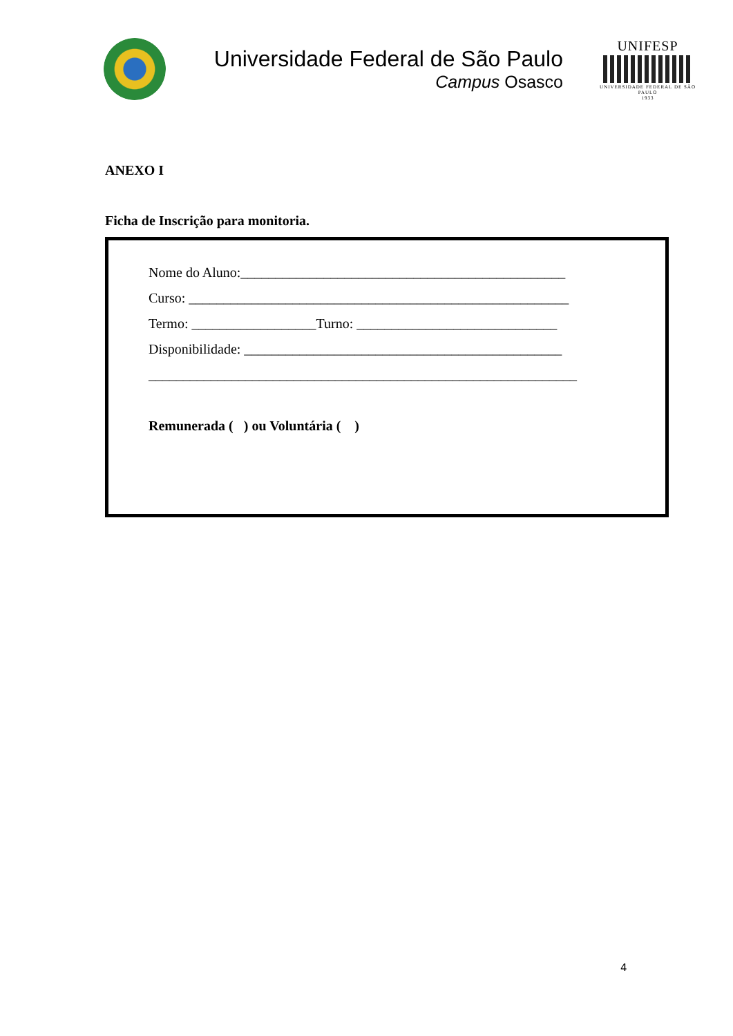Universidade Federal de São Paulo
Campus Osasco
UNIFESP
UNIVERSIDADE FEDERAL DE SÃO PAULO
1933
ANEXO I
Ficha de Inscrição para monitoria.
Nome do Aluno:_______________________________________________
Curso: _______________________________________________________
Termo: __________________Turno: _____________________________
Disponibilidade: ______________________________________________
______________________________________________________________
Remunerada ( ) ou Voluntária ( )
4